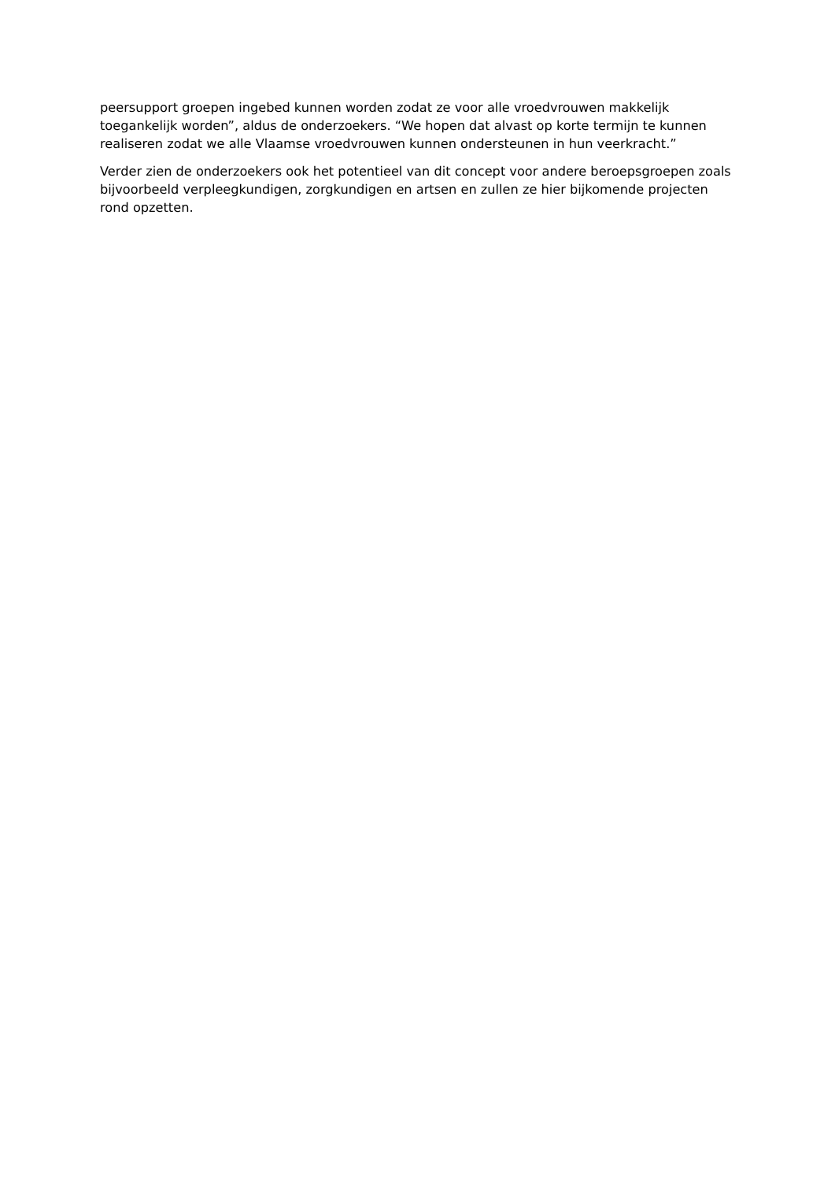peersupport groepen ingebed kunnen worden zodat ze voor alle vroedvrouwen makkelijk toegankelijk worden”, aldus de onderzoekers. “We hopen dat alvast op korte termijn te kunnen realiseren zodat we alle Vlaamse vroedvrouwen kunnen ondersteunen in hun veerkracht.”
Verder zien de onderzoekers ook het potentieel van dit concept voor andere beroepsgroepen zoals bijvoorbeeld verpleegkundigen, zorgkundigen en artsen en zullen ze hier bijkomende projecten rond opzetten.